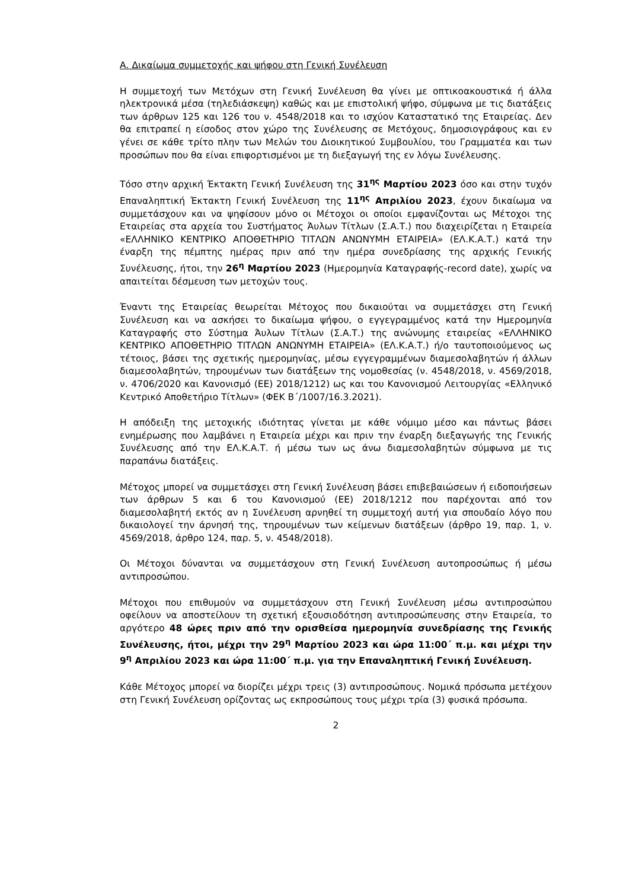Α. Δικαίωμα συμμετοχής και ψήφου στη Γενική Συνέλευση
Η συμμετοχή των Μετόχων στη Γενική Συνέλευση θα γίνει με οπτικοακουστικά ή άλλα ηλεκτρονικά μέσα (τηλεδιάσκεψη) καθώς και με επιστολική ψήφο, σύμφωνα με τις διατάξεις των άρθρων 125 και 126 του ν. 4548/2018 και το ισχύον Καταστατικό της Εταιρείας. Δεν θα επιτραπεί η είσοδος στον χώρο της Συνέλευσης σε Μετόχους, δημοσιογράφους και εν γένει σε κάθε τρίτο πλην των Μελών του Διοικητικού Συμβουλίου, του Γραμματέα και των προσώπων που θα είναι επιφορτισμένοι με τη διεξαγωγή της εν λόγω Συνέλευσης.
Τόσο στην αρχική Έκτακτη Γενική Συνέλευση της 31<sup>ης</sup> Μαρτίου 2023 όσο και στην τυχόν Επαναληπτική Έκτακτη Γενική Συνέλευση της 11<sup>ης</sup> Απριλίου 2023, έχουν δικαίωμα να συμμετάσχουν και να ψηφίσουν μόνο οι Μέτοχοι οι οποίοι εμφανίζονται ως Μέτοχοι της Εταιρείας στα αρχεία του Συστήματος Άυλων Τίτλων (Σ.Α.Τ.) που διαχειρίζεται η Εταιρεία «ΕΛΛΗΝΙΚΟ ΚΕΝΤΡΙΚΟ ΑΠΟΘΕΤΗΡΙΟ ΤΙΤΛΩΝ ΑΝΩΝΥΜΗ ΕΤΑΙΡΕΙΑ» (ΕΛ.Κ.Α.Τ.) κατά την έναρξη της πέμπτης ημέρας πριν από την ημέρα συνεδρίασης της αρχικής Γενικής Συνέλευσης, ήτοι, την 26<sup>η</sup> Μαρτίου 2023 (Ημερομηνία Καταγραφής-record date), χωρίς να απαιτείται δέσμευση των μετοχών τους.
Έναντι της Εταιρείας θεωρείται Μέτοχος που δικαιούται να συμμετάσχει στη Γενική Συνέλευση και να ασκήσει το δικαίωμα ψήφου, ο εγγεγραμμένος κατά την Ημερομηνία Καταγραφής στο Σύστημα Άυλων Τίτλων (Σ.Α.Τ.) της ανώνυμης εταιρείας «ΕΛΛΗΝΙΚΟ ΚΕΝΤΡΙΚΟ ΑΠΟΘΕΤΗΡΙΟ ΤΙΤΛΩΝ ΑΝΩΝΥΜΗ ΕΤΑΙΡΕΙΑ» (ΕΛ.Κ.Α.Τ.) ή/ο ταυτοποιούμενος ως τέτοιος, βάσει της σχετικής ημερομηνίας, μέσω εγγεγραμμένων διαμεσολαβητών ή άλλων διαμεσολαβητών, τηρουμένων των διατάξεων της νομοθεσίας (ν. 4548/2018, ν. 4569/2018, ν. 4706/2020 και Κανονισμό (ΕΕ) 2018/1212) ως και του Κανονισμού Λειτουργίας «Ελληνικό Κεντρικό Αποθετήριο Τίτλων» (ΦΕΚ Β΄/1007/16.3.2021).
Η απόδειξη της μετοχικής ιδιότητας γίνεται με κάθε νόμιμο μέσο και πάντως βάσει ενημέρωσης που λαμβάνει η Εταιρεία μέχρι και πριν την έναρξη διεξαγωγής της Γενικής Συνέλευσης από την ΕΛ.Κ.Α.Τ. ή μέσω των ως άνω διαμεσολαβητών σύμφωνα με τις παραπάνω διατάξεις.
Μέτοχος μπορεί να συμμετάσχει στη Γενική Συνέλευση βάσει επιβεβαιώσεων ή ειδοποιήσεων των άρθρων 5 και 6 του Κανονισμού (ΕΕ) 2018/1212 που παρέχονται από τον διαμεσολαβητή εκτός αν η Συνέλευση αρνηθεί τη συμμετοχή αυτή για σπουδαίο λόγο που δικαιολογεί την άρνησή της, τηρουμένων των κείμενων διατάξεων (άρθρο 19, παρ. 1, ν. 4569/2018, άρθρο 124, παρ. 5, ν. 4548/2018).
Οι Μέτοχοι δύνανται να συμμετάσχουν στη Γενική Συνέλευση αυτοπροσώπως ή μέσω αντιπροσώπου.
Μέτοχοι που επιθυμούν να συμμετάσχουν στη Γενική Συνέλευση μέσω αντιπροσώπου οφείλουν να αποστείλουν τη σχετική εξουσιοδότηση αντιπροσώπευσης στην Εταιρεία, το αργότερο 48 ώρες πριν από την ορισθείσα ημερομηνία συνεδρίασης της Γενικής Συνέλευσης, ήτοι, μέχρι την 29<sup>η</sup> Μαρτίου 2023 και ώρα 11:00΄ π.μ. και μέχρι την 9<sup>η</sup> Απριλίου 2023 και ώρα 11:00΄ π.μ. για την Επαναληπτική Γενική Συνέλευση.
Κάθε Μέτοχος μπορεί να διορίζει μέχρι τρεις (3) αντιπροσώπους. Νομικά πρόσωπα μετέχουν στη Γενική Συνέλευση ορίζοντας ως εκπροσώπους τους μέχρι τρία (3) φυσικά πρόσωπα.
2